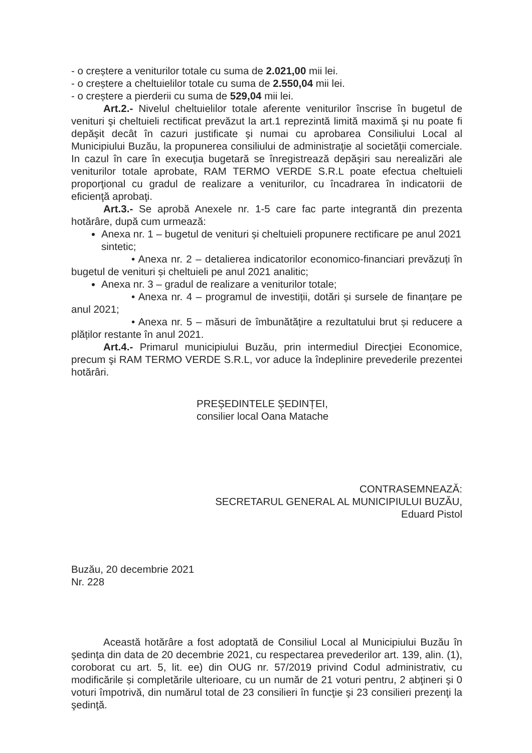- o creștere a veniturilor totale cu suma de 2.021,00 mii lei.
- o creștere a cheltuielilor totale cu suma de 2.550,04 mii lei.
- o creștere a pierderii cu suma de 529,04 mii lei.
Art.2.- Nivelul cheltuielilor totale aferente veniturilor înscrise în bugetul de venituri şi cheltuieli rectificat prevăzut la art.1 reprezintă limită maximă şi nu poate fi depăşit decât în cazuri justificate şi numai cu aprobarea Consiliului Local al Municipiului Buzău, la propunerea consiliului de administraţie al societăţii comerciale. In cazul în care în execuţia bugetară se înregistrează depăşiri sau nerealizări ale veniturilor totale aprobate, RAM TERMO VERDE S.R.L poate efectua cheltuieli proporţional cu gradul de realizare a veniturilor, cu încadrarea în indicatorii de eficienţă aprobaţi.
Art.3.- Se aprobă Anexele nr. 1-5 care fac parte integrantă din prezenta hotărâre, după cum urmează:
Anexa nr. 1 – bugetul de venituri și cheltuieli propunere rectificare pe anul 2021 sintetic;
• Anexa nr. 2 – detalierea indicatorilor economico-financiari prevăzuți în bugetul de venituri și cheltuieli pe anul 2021 analitic;
Anexa nr. 3 – gradul de realizare a veniturilor totale;
• Anexa nr. 4 – programul de investiții, dotări și sursele de finanțare pe anul 2021;
• Anexa nr. 5 – măsuri de îmbunătățire a rezultatului brut și reducere a plăților restante în anul 2021.
Art.4.- Primarul municipiului Buzău, prin intermediul Direcţiei Economice, precum şi RAM TERMO VERDE S.R.L, vor aduce la îndeplinire prevederile prezentei hotărâri.
PREȘEDINTELE ȘEDINȚEI,
consilier local Oana Matache
CONTRASEMNEAZĂ:
SECRETARUL GENERAL AL MUNICIPIULUI BUZĂU,
Eduard Pistol
Buzău, 20 decembrie 2021
Nr. 228
Această hotărâre a fost adoptată de Consiliul Local al Municipiului Buzău în şedinţa din data de 20 decembrie 2021, cu respectarea prevederilor art. 139, alin. (1), coroborat cu art. 5, lit. ee) din OUG nr. 57/2019 privind Codul administrativ, cu modificările și completările ulterioare, cu un număr de 21 voturi pentru, 2 abţineri şi 0 voturi împotrivă, din numărul total de 23 consilieri în funcţie şi 23 consilieri prezenţi la şedinţă.